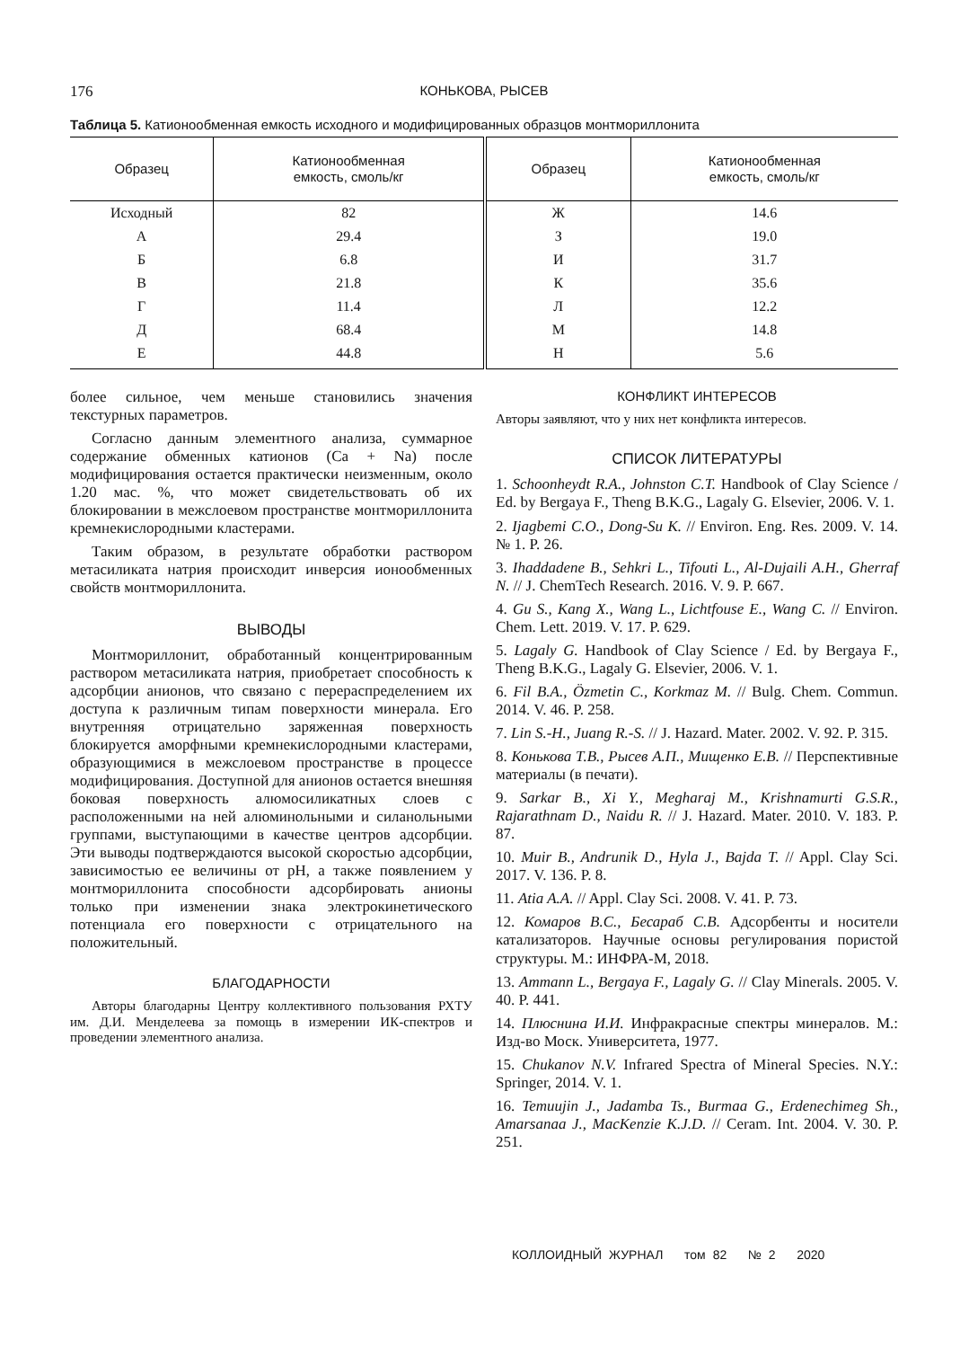176 КОНЬКОВА, РЫСЕВ
Таблица 5. Катионообменная емкость исходного и модифицированных образцов монтмориллонита
| Образец | Катионообменная емкость, смоль/кг | Образец | Катионообменная емкость, смоль/кг |
| --- | --- | --- | --- |
| Исходный | 82 | Ж | 14.6 |
| А | 29.4 | З | 19.0 |
| Б | 6.8 | И | 31.7 |
| В | 21.8 | К | 35.6 |
| Г | 11.4 | Л | 12.2 |
| Д | 68.4 | М | 14.8 |
| Е | 44.8 | Н | 5.6 |
более сильное, чем меньше становились значения текстурных параметров.
Согласно данным элементного анализа, суммарное содержание обменных катионов (Ca + Na) после модифицирования остается практически неизменным, около 1.20 мас. %, что может свидетельствовать об их блокировании в межслоевом пространстве монтмориллонита кремнекислородными кластерами.
Таким образом, в результате обработки раствором метасиликата натрия происходит инверсия ионообменных свойств монтмориллонита.
ВЫВОДЫ
Монтмориллонит, обработанный концентрированным раствором метасиликата натрия, приобретает способность к адсорбции анионов, что связано с перераспределением их доступа к различным типам поверхности минерала. Его внутренняя отрицательно заряженная поверхность блокируется аморфными кремнекислородными кластерами, образующимися в межслоевом пространстве в процессе модифицирования. Доступной для анионов остается внешняя боковая поверхность алюмосиликатных слоев с расположенными на ней алюминольными и силанольными группами, выступающими в качестве центров адсорбции. Эти выводы подтверждаются высокой скоростью адсорбции, зависимостью ее величины от pH, а также появлением у монтмориллонита способности адсорбировать анионы только при изменении знака электрокинетического потенциала его поверхности с отрицательного на положительный.
БЛАГОДАРНОСТИ
Авторы благодарны Центру коллективного пользования РХТУ им. Д.И. Менделеева за помощь в измерении ИК-спектров и проведении элементного анализа.
КОНФЛИКТ ИНТЕРЕСОВ
Авторы заявляют, что у них нет конфликта интересов.
СПИСОК ЛИТЕРАТУРЫ
1. Schoonheydt R.A., Johnston C.T. Handbook of Clay Science / Ed. by Bergaya F., Theng B.K.G., Lagaly G. Elsevier, 2006. V. 1.
2. Ijagbemi C.O., Dong-Su K. // Environ. Eng. Res. 2009. V. 14. № 1. P. 26.
3. Ihaddadene B., Sehkri L., Tifouti L., Al-Dujaili A.H., Gherraf N. // J. ChemTech Research. 2016. V. 9. P. 667.
4. Gu S., Kang X., Wang L., Lichtfouse E., Wang C. // Environ. Chem. Lett. 2019. V. 17. P. 629.
5. Lagaly G. Handbook of Clay Science / Ed. by Bergaya F., Theng B.K.G., Lagaly G. Elsevier, 2006. V. 1.
6. Fil B.A., Özmetin C., Korkmaz M. // Bulg. Chem. Commun. 2014. V. 46. P. 258.
7. Lin S.-H., Juang R.-S. // J. Hazard. Mater. 2002. V. 92. P. 315.
8. Конькова Т.В., Рысев А.П., Мищенко Е.В. // Перспективные материалы (в печати).
9. Sarkar B., Xi Y., Megharaj M., Krishnamurti G.S.R., Rajarathnam D., Naidu R. // J. Hazard. Mater. 2010. V. 183. P. 87.
10. Muir B., Andrunik D., Hyla J., Bajda T. // Appl. Clay Sci. 2017. V. 136. P. 8.
11. Atia A.A. // Appl. Clay Sci. 2008. V. 41. P. 73.
12. Комаров В.С., Бесараб С.В. Адсорбенты и носители катализаторов. Научные основы регулирования пористой структуры. М.: ИНФРА-М, 2018.
13. Ammann L., Bergaya F., Lagaly G. // Clay Minerals. 2005. V. 40. P. 441.
14. Плюснина И.И. Инфракрасные спектры минералов. М.: Изд-во Моск. Университета, 1977.
15. Chukanov N.V. Infrared Spectra of Mineral Species. N.Y.: Springer, 2014. V. 1.
16. Temuujin J., Jadamba Ts., Burmaa G., Erdenechimeg Sh., Amarsanaa J., MacKenzie K.J.D. // Ceram. Int. 2004. V. 30. P. 251.
КОЛЛОИДНЫЙ ЖУРНАЛ том 82 № 2 2020